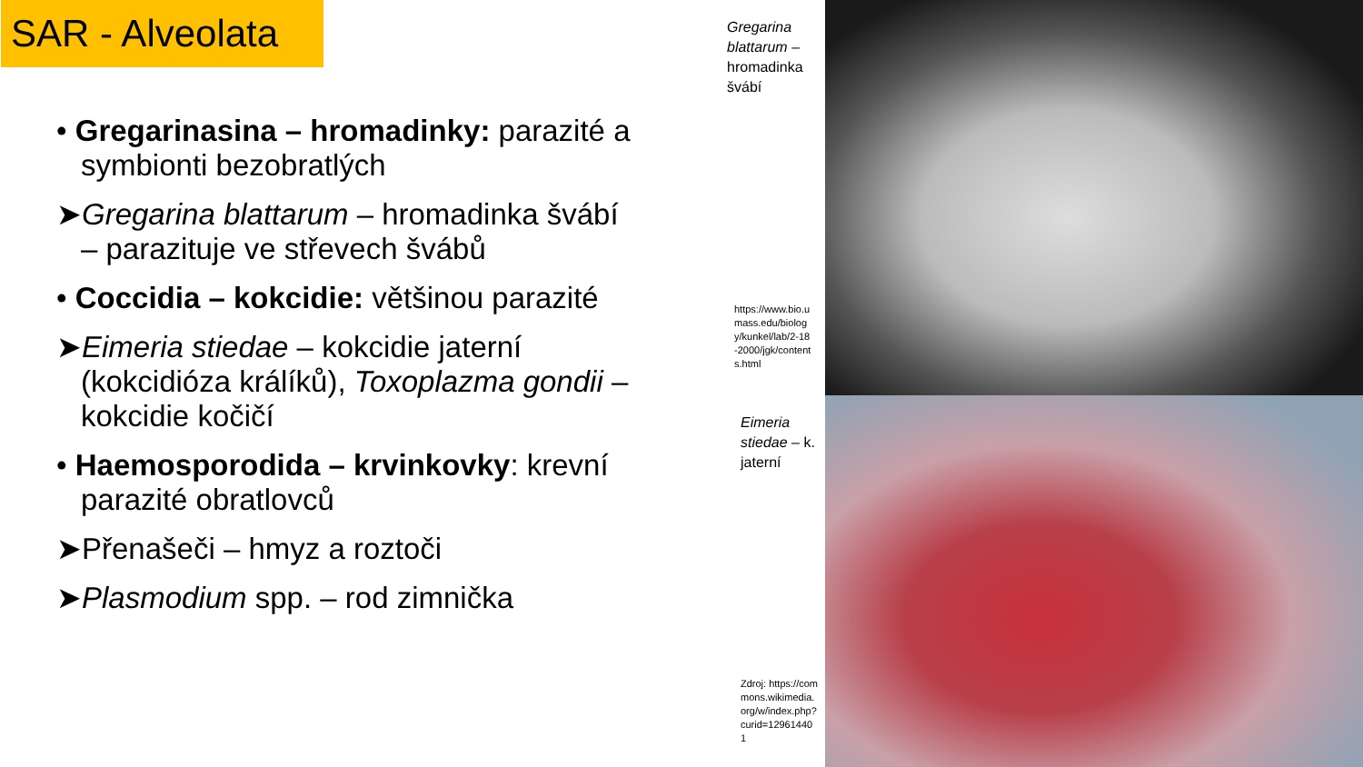SAR - Alveolata
• Gregarinasina – hromadinky: parazité a symbionti bezobratlých
➤Gregarina blattarum – hromadinka švábí – parazituje ve střevech švábů
• Coccidia – kokcidie: většinou parazité
➤Eimeria stiedae – kokcidie jaterní (kokcidióza králíků), Toxoplazma gondii – kokcidie kočičí
• Haemosporodida – krvinkovky: krevní parazité obratlovců
➤Přenašeči – hmyz a roztoči
➤Plasmodium spp. – rod zimnička
Gregarina blattarum – hromadinka švábí
https://www.bio.umass.edu/biology/kunkel/lab/2-18-2000/jgk/contents.html
Eimeria stiedae – k. jaterní
Zdroj: https://commons.wikimedia.org/w/index.php?curid=129614401